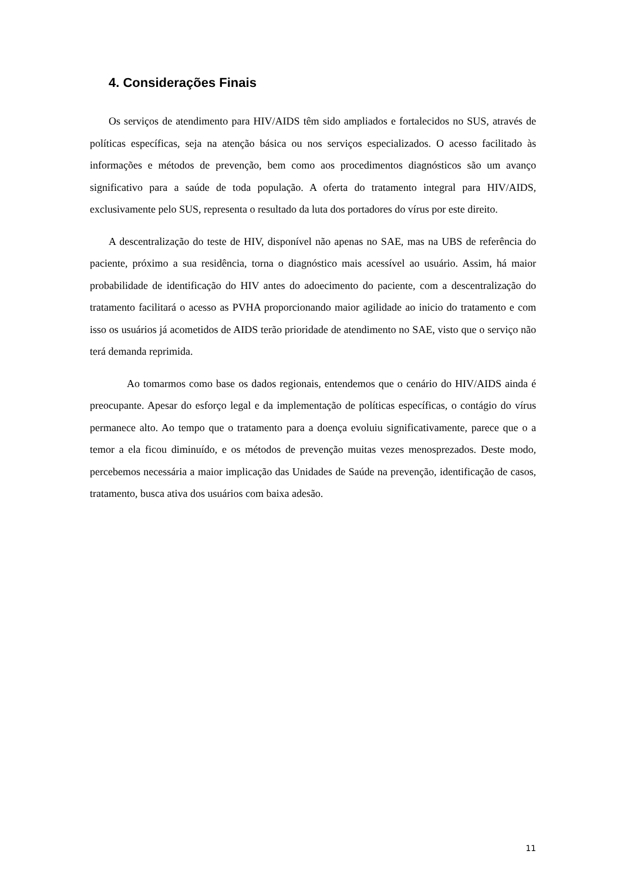4. Considerações Finais
Os serviços de atendimento para HIV/AIDS têm sido ampliados e fortalecidos no SUS, através de políticas específicas, seja na atenção básica ou nos serviços especializados. O acesso facilitado às informações e métodos de prevenção, bem como aos procedimentos diagnósticos são um avanço significativo para a saúde de toda população. A oferta do tratamento integral para HIV/AIDS, exclusivamente pelo SUS, representa o resultado da luta dos portadores do vírus por este direito.
A descentralização do teste de HIV, disponível não apenas no SAE, mas na UBS de referência do paciente, próximo a sua residência, torna o diagnóstico mais acessível ao usuário. Assim, há maior probabilidade de identificação do HIV antes do adoecimento do paciente, com a descentralização do tratamento facilitará o acesso as PVHA proporcionando maior agilidade ao inicio do tratamento e com isso os usuários já acometidos de AIDS terão prioridade de atendimento no SAE, visto que o serviço não terá demanda reprimida.
Ao tomarmos como base os dados regionais, entendemos que o cenário do HIV/AIDS ainda é preocupante. Apesar do esforço legal e da implementação de políticas específicas, o contágio do vírus permanece alto. Ao tempo que o tratamento para a doença evoluiu significativamente, parece que o a temor a ela ficou diminuído, e os métodos de prevenção muitas vezes menosprezados. Deste modo, percebemos necessária a maior implicação das Unidades de Saúde na prevenção, identificação de casos, tratamento, busca ativa dos usuários com baixa adesão.
11